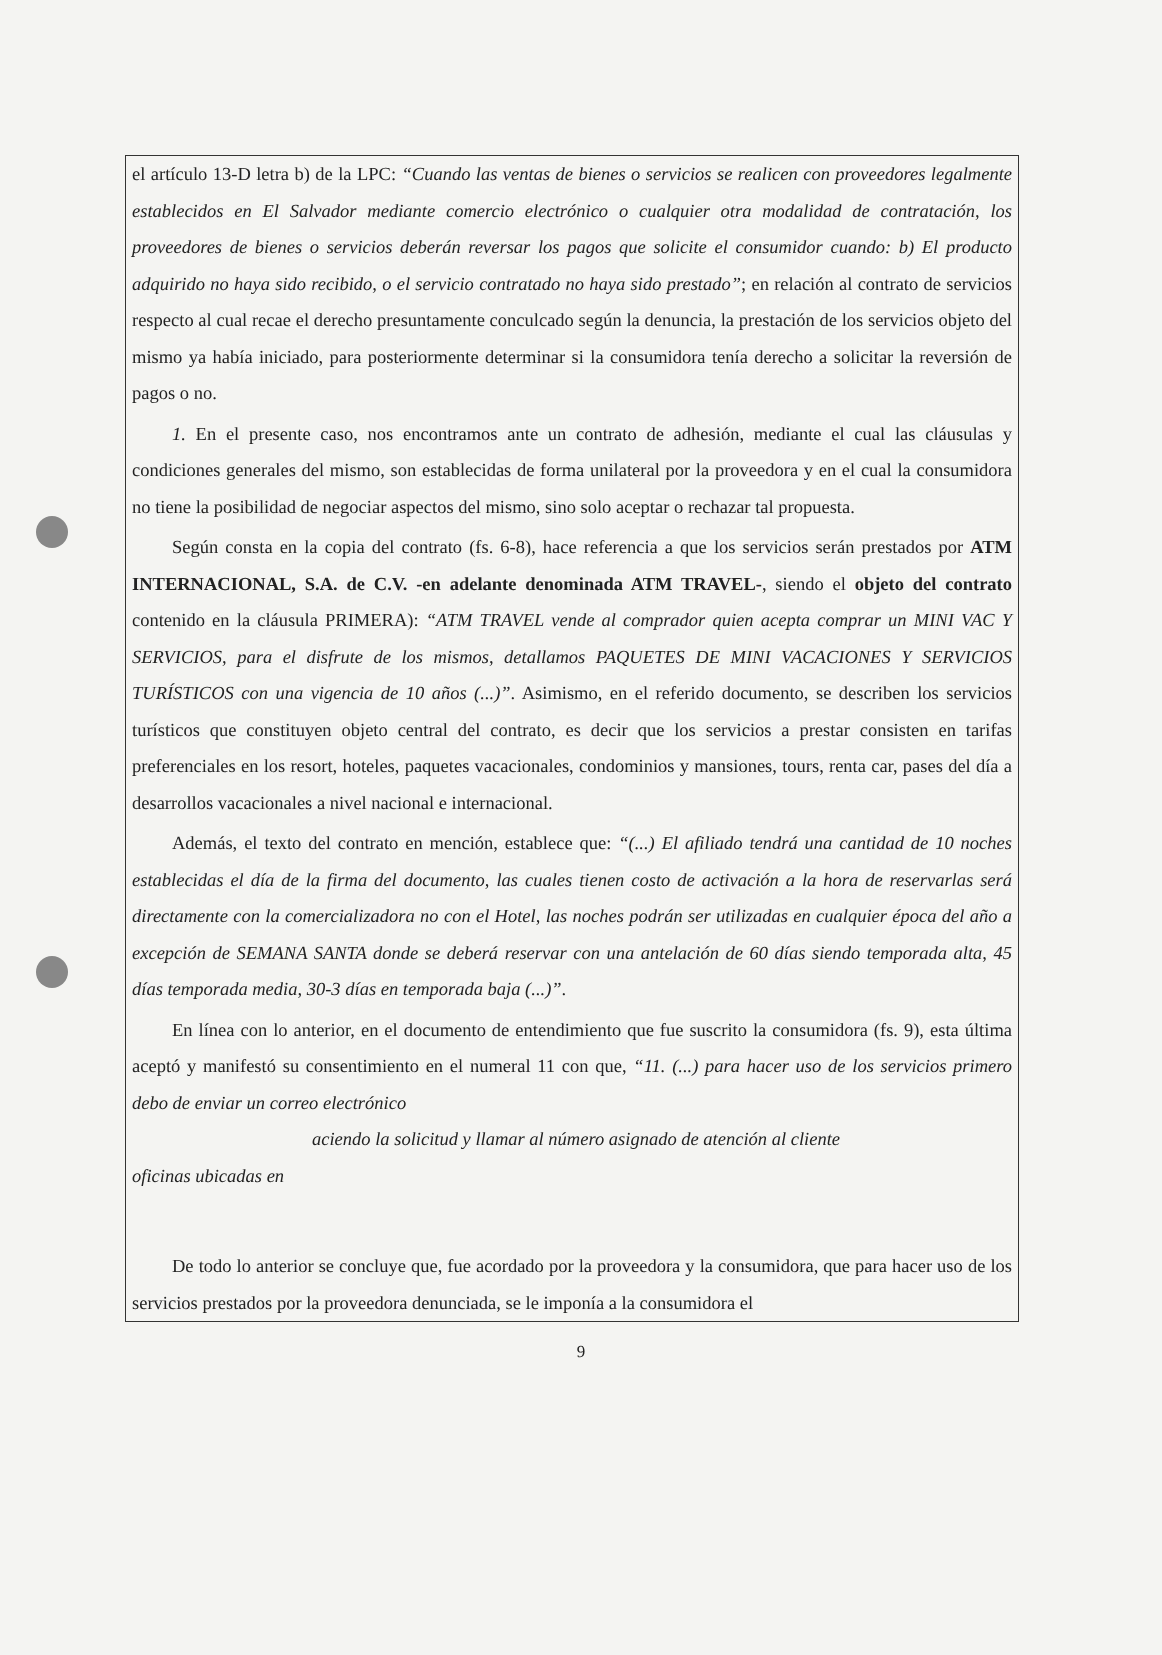el artículo 13-D letra b) de la LPC: “Cuando las ventas de bienes o servicios se realicen con proveedores legalmente establecidos en El Salvador mediante comercio electrónico o cualquier otra modalidad de contratación, los proveedores de bienes o servicios deberán reversar los pagos que solicite el consumidor cuando: b) El producto adquirido no haya sido recibido, o el servicio contratado no haya sido prestado”; en relación al contrato de servicios respecto al cual recae el derecho presuntamente conculcado según la denuncia, la prestación de los servicios objeto del mismo ya había iniciado, para posteriormente determinar si la consumidora tenía derecho a solicitar la reversión de pagos o no.
1. En el presente caso, nos encontramos ante un contrato de adhesión, mediante el cual las cláusulas y condiciones generales del mismo, son establecidas de forma unilateral por la proveedora y en el cual la consumidora no tiene la posibilidad de negociar aspectos del mismo, sino solo aceptar o rechazar tal propuesta.
Según consta en la copia del contrato (fs. 6-8), hace referencia a que los servicios serán prestados por ATM INTERNACIONAL, S.A. de C.V. -en adelante denominada ATM TRAVEL-, siendo el objeto del contrato contenido en la cláusula PRIMERA): “ATM TRAVEL vende al comprador quien acepta comprar un MINI VAC Y SERVICIOS, para el disfrute de los mismos, detallamos PAQUETES DE MINI VACACIONES Y SERVICIOS TURÍSTICOS con una vigencia de 10 años (...)”. Asimismo, en el referido documento, se describen los servicios turísticos que constituyen objeto central del contrato, es decir que los servicios a prestar consisten en tarifas preferenciales en los resort, hoteles, paquetes vacacionales, condominios y mansiones, tours, renta car, pases del día a desarrollos vacacionales a nivel nacional e internacional.
Además, el texto del contrato en mención, establece que: “(...) El afiliado tendrá una cantidad de 10 noches establecidas el día de la firma del documento, las cuales tienen costo de activación a la hora de reservarlas será directamente con la comercializadora no con el Hotel, las noches podrán ser utilizadas en cualquier época del año a excepción de SEMANA SANTA donde se deberá reservar con una antelación de 60 días siendo temporada alta, 45 días temporada media, 30-3 días en temporada baja (...)”.
En línea con lo anterior, en el documento de entendimiento que fue suscrito la consumidora (fs. 9), esta última aceptó y manifestó su consentimiento en el numeral 11 con que, “11. (...) para hacer uso de los servicios primero debo de enviar un correo electrónico
aciendo la solicitud y llamar al número asignado de atención al cliente
oficinas ubicadas en
De todo lo anterior se concluye que, fue acordado por la proveedora y la consumidora, que para hacer uso de los servicios prestados por la proveedora denunciada, se le imponía a la consumidora el
9